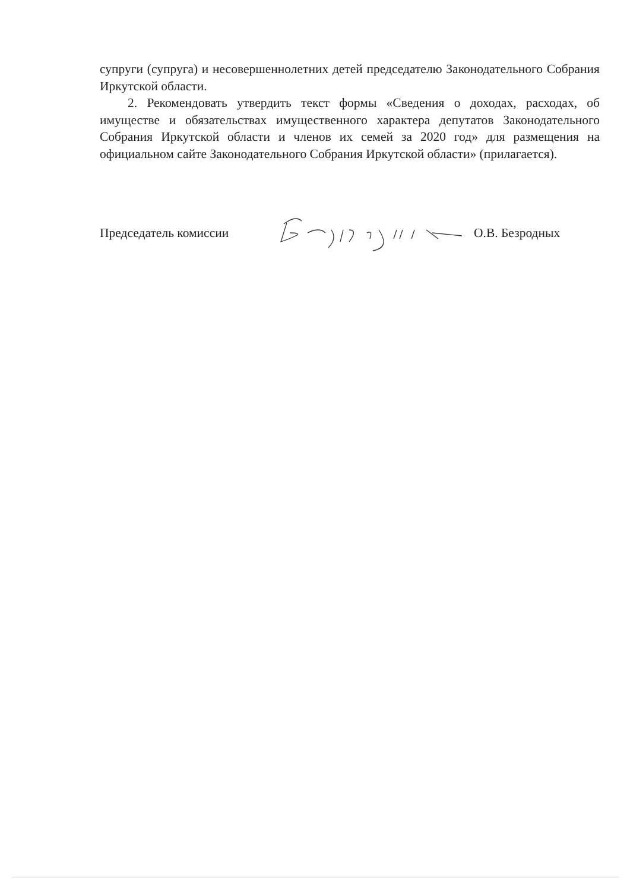супруги (супруга) и несовершеннолетних детей председателю Законодательного Собрания Иркутской области.
2. Рекомендовать утвердить текст формы «Сведения о доходах, расходах, об имуществе и обязательствах имущественного характера депутатов Законодательного Собрания Иркутской области и членов их семей за 2020 год» для размещения на официальном сайте Законодательного Собрания Иркутской области» (прилагается).
Председатель комиссии О.В. Безродных